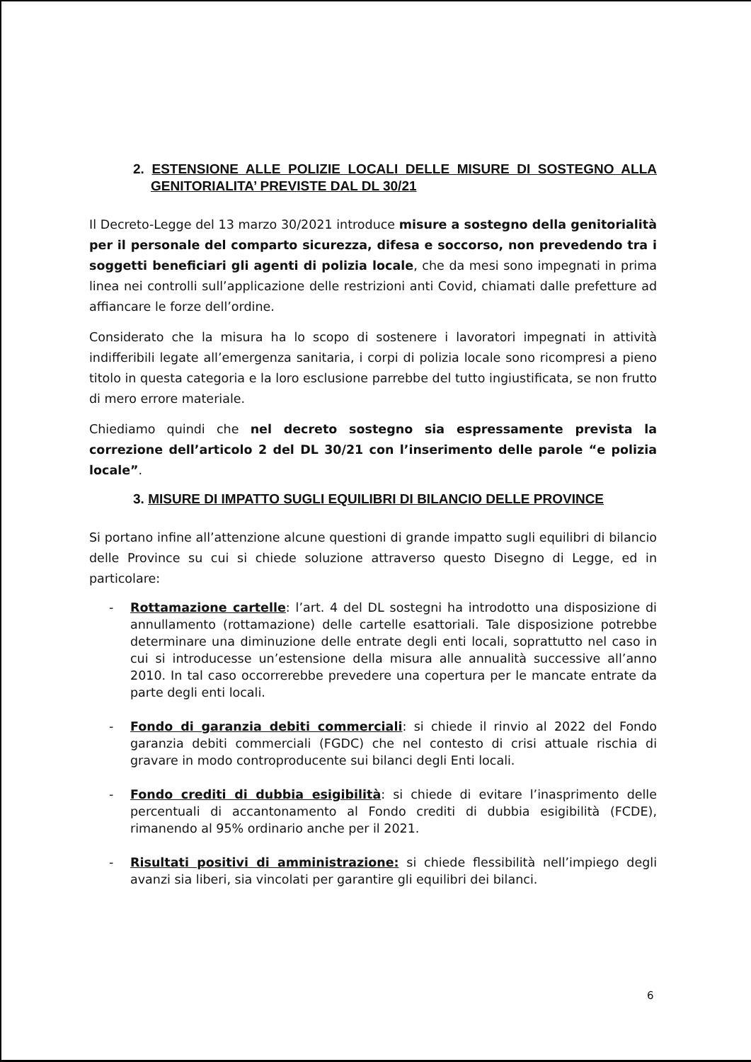2. ESTENSIONE ALLE POLIZIE LOCALI DELLE MISURE DI SOSTEGNO ALLA GENITORIALITA’ PREVISTE DAL DL 30/21
Il Decreto-Legge del 13 marzo 30/2021 introduce misure a sostegno della genitorialità per il personale del comparto sicurezza, difesa e soccorso, non prevedendo tra i soggetti beneficiari gli agenti di polizia locale, che da mesi sono impegnati in prima linea nei controlli sull’applicazione delle restrizioni anti Covid, chiamati dalle prefetture ad affiancare le forze dell’ordine.
Considerato che la misura ha lo scopo di sostenere i lavoratori impegnati in attività indifferibili legate all’emergenza sanitaria, i corpi di polizia locale sono ricompresi a pieno titolo in questa categoria e la loro esclusione parrebbe del tutto ingiustificata, se non frutto di mero errore materiale.
Chiediamo quindi che nel decreto sostegno sia espressamente prevista la correzione dell’articolo 2 del DL 30/21 con l’inserimento delle parole “e polizia locale”.
3. MISURE DI IMPATTO SUGLI EQUILIBRI DI BILANCIO DELLE PROVINCE
Si portano infine all’attenzione alcune questioni di grande impatto sugli equilibri di bilancio delle Province su cui si chiede soluzione attraverso questo Disegno di Legge, ed in particolare:
- Rottamazione cartelle: l’art. 4 del DL sostegni ha introdotto una disposizione di annullamento (rottamazione) delle cartelle esattoriali. Tale disposizione potrebbe determinare una diminuzione delle entrate degli enti locali, soprattutto nel caso in cui si introducesse un’estensione della misura alle annualità successive all’anno 2010. In tal caso occorrerebbe prevedere una copertura per le mancate entrate da parte degli enti locali.
- Fondo di garanzia debiti commerciali: si chiede il rinvio al 2022 del Fondo garanzia debiti commerciali (FGDC) che nel contesto di crisi attuale rischia di gravare in modo controproducente sui bilanci degli Enti locali.
- Fondo crediti di dubbia esigibilità: si chiede di evitare l’inasprimento delle percentuali di accantonamento al Fondo crediti di dubbia esigibilità (FCDE), rimanendo al 95% ordinario anche per il 2021.
- Risultati positivi di amministrazione: si chiede flessibilità nell’impiego degli avanzi sia liberi, sia vincolati per garantire gli equilibri dei bilanci.
6